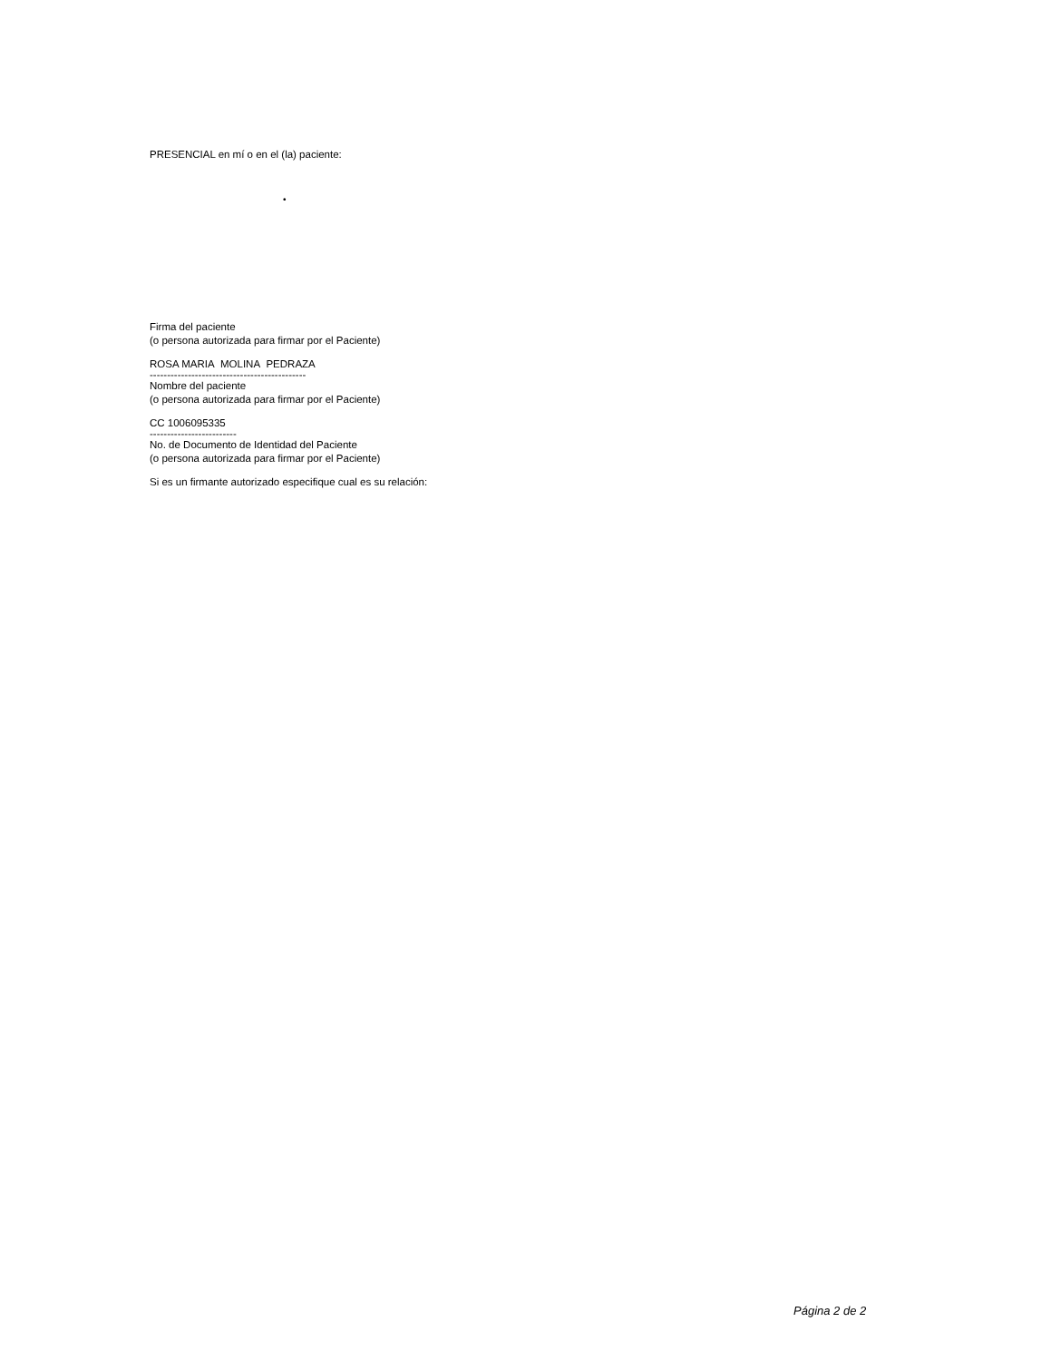PRESENCIAL en mí o en el (la) paciente:
•
Firma del paciente
(o persona autorizada para firmar por el Paciente)
ROSA MARIA MOLINA PEDRAZA
---------------------------------------------
Nombre del paciente
(o persona autorizada para firmar por el Paciente)
CC 1006095335
-------------------------
No. de Documento de Identidad del Paciente
(o persona autorizada para firmar por el Paciente)
Si es un firmante autorizado especifique cual es su relación:
Página 2 de 2